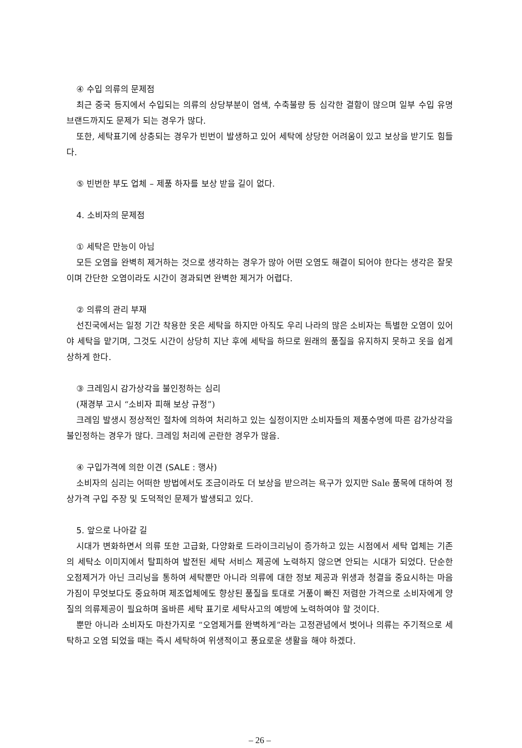④ 수입 의류의 문제점
최근 중국 등지에서 수입되는 의류의 상당부분이 염색, 수축불량 등 심각한 결함이 많으며 일부 수입 유명브랜드까지도 문제가 되는 경우가 많다.
또한, 세탁표기에 상충되는 경우가 빈번이 발생하고 있어 세탁에 상당한 어려움이 있고 보상을 받기도 힘들다.
⑤ 빈번한 부도 업체 – 제품 하자를 보상 받을 길이 없다.
4. 소비자의 문제점
① 세탁은 만능이 아님
모든 오염을 완벽히 제거하는 것으로 생각하는 경우가 많아 어떤 오염도 해결이 되어야 한다는 생각은 잘못이며 간단한 오염이라도 시간이 경과되면 완벽한 제거가 어렵다.
② 의류의 관리 부재
선진국에서는 일정 기간 착용한 옷은 세탁을 하지만 아직도 우리 나라의 많은 소비자는 특별한 오염이 있어야 세탁을 맡기며, 그것도 시간이 상당히 지난 후에 세탁을 하므로 원래의 품질을 유지하지 못하고 옷을 쉽게 상하게 한다.
③ 크레임시 감가상각을 불인정하는 심리
(재경부 고시 “소비자 피해 보상 규정”)
크레임 발생시 정상적인 절차에 의하여 처리하고 있는 실정이지만 소비자들의 제품수명에 따른 감가상각을 불인정하는 경우가 많다. 크레임 처리에 곤란한 경우가 많음.
④ 구입가격에 의한 이견 (SALE : 행사)
소비자의 심리는 어떠한 방법에서도 조금이라도 더 보상을 받으려는 욕구가 있지만 Sale 품목에 대하여 정상가격 구입 주장 및 도덕적인 문제가 발생되고 있다.
5. 앞으로 나아갈 길
시대가 변화하면서 의류 또한 고급화, 다양화로 드라이크리닝이 증가하고 있는 시점에서 세탁 업체는 기존의 세탁소 이미지에서 탈피하여 발전된 세탁 서비스 제공에 노력하지 않으면 안되는 시대가 되었다. 단순한 오점제거가 아닌 크리닝을 통하여 세탁뿐만 아니라 의류에 대한 정보 제공과 위생과 청결을 중요시하는 마음가짐이 무엇보다도 중요하며 제조업체에도 향상된 품질을 토대로 거품이 빠진 저렴한 가격으로 소비자에게 양질의 의류제공이 필요하며 올바른 세탁 표기로 세탁사고의 예방에 노력하여야 할 것이다.
뿐만 아니라 소비자도 마찬가지로 “오염제거를 완벽하게”라는 고정관념에서 벗어나 의류는 주기적으로 세탁하고 오염 되었을 때는 즉시 세탁하여 위생적이고 풍요로운 생활을 해야 하겠다.
– 26 –